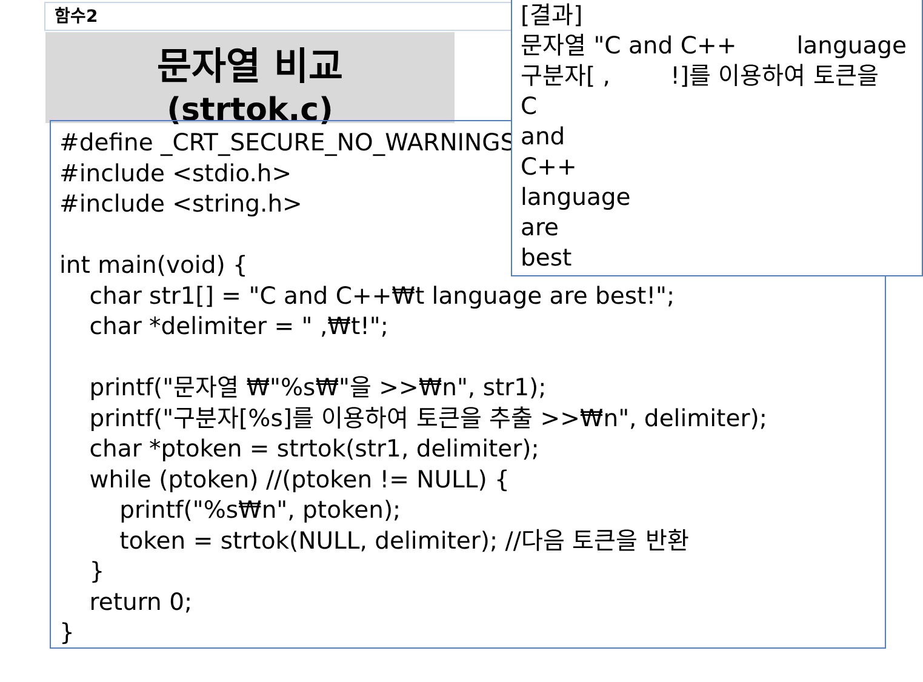함수2
문자열 비교
(strtok.c)
#define _CRT_SECURE_NO_WARNINGS #include <stdio.h> #include <string.h> int main(void) { char str1[] = "C and C++₩t language are best!"; char *delimiter = " ,₩t!"; printf("문자열 ₩"%s₩"을 >>₩n", str1); printf("구분자[%s]를 이용하여 토큰을 추출 >>₩n", delimiter); char *ptoken = strtok(str1, delimiter); while (ptoken) //(ptoken != NULL) { printf("%s₩n", ptoken); token = strtok(NULL, delimiter); //다음 토큰을 반환 } return 0; }
[결과] 문자열 "C and C++ language 구분자[ , !]를 이용하여 토큰을 C and C++ language are best